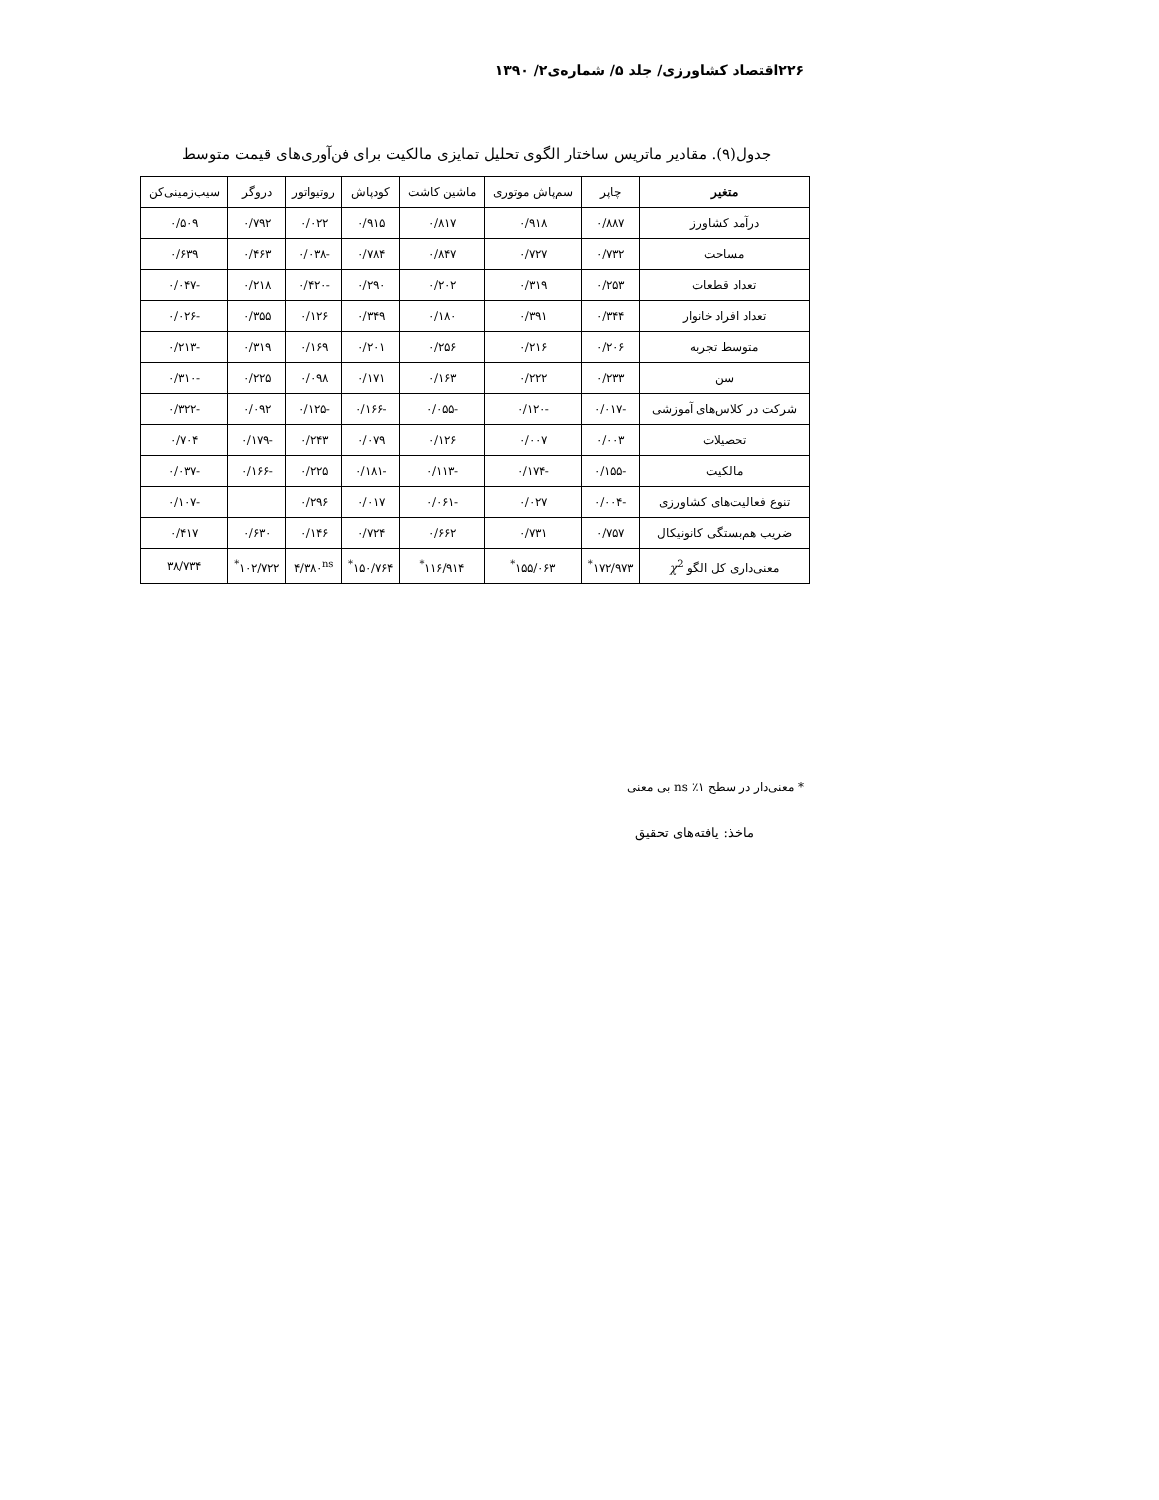۲۲۶اقتصاد کشاورزی/ جلد ۵/ شماره‌ی۲/ ۱۳۹۰
جدول(۹). مقادیر ماتریس ساختار الگوی تحلیل تمایزی مالکیت برای فن‌آوری‌های قیمت متوسط
| متغیر | چاپر | سم‌پاش موتوری | ماشین کاشت | کودپاش | روتیواتور | دروگر | سیب‌زمینی‌کن |
| --- | --- | --- | --- | --- | --- | --- | --- |
| درآمد کشاورز | ۰/۸۸۷ | ۰/۹۱۸ | ۰/۸۱۷ | ۰/۹۱۵ | ۰/۰۲۲ | ۰/۷۹۲ | ۰/۵۰۹ |
| مساحت | ۰/۷۳۲ | ۰/۷۲۷ | ۰/۸۴۷ | ۰/۷۸۴ | -۰/۰۳۸ | ۰/۴۶۳ | ۰/۶۳۹ |
| تعداد قطعات | ۰/۲۵۳ | ۰/۳۱۹ | ۰/۲۰۲ | ۰/۲۹۰ | -۰/۴۲۰ | ۰/۲۱۸ | -۰/۰۴۷ |
| تعداد افراد خانوار | ۰/۳۴۴ | ۰/۳۹۱ | ۰/۱۸۰ | ۰/۳۴۹ | ۰/۱۲۶ | ۰/۳۵۵ | -۰/۰۲۶ |
| متوسط تجربه | ۰/۲۰۶ | ۰/۲۱۶ | ۰/۲۵۶ | ۰/۲۰۱ | ۰/۱۶۹ | ۰/۳۱۹ | -۰/۲۱۳ |
| سن | ۰/۲۳۳ | ۰/۲۲۲ | ۰/۱۶۳ | ۰/۱۷۱ | ۰/۰۹۸ | ۰/۲۲۵ | -۰/۳۱۰ |
| شرکت در کلاس‌های آموزشی | -۰/۰۱۷ | -۰/۱۲۰ | -۰/۰۵۵ | -۰/۱۶۶ | -۰/۱۲۵ | ۰/۰۹۲ | -۰/۳۲۲ |
| تحصیلات | ۰/۰۰۳ | ۰/۰۰۷ | ۰/۱۲۶ | ۰/۰۷۹ | ۰/۲۴۳ | -۰/۱۷۹ | ۰/۷۰۴ |
| مالکیت | -۰/۱۵۵ | -۰/۱۷۴ | -۰/۱۱۳ | -۰/۱۸۱ | ۰/۲۲۵ | -۰/۱۶۶ | -۰/۰۳۷ |
| تنوع فعالیت‌های کشاورزی | -۰/۰۰۴ | ۰/۰۲۷ | -۰/۰۶۱ | ۰/۰۱۷ | ۰/۲۹۶ | | -۰/۱۰۷ |
| ضریب هم‌بستگی کانونیکال | ۰/۷۵۷ | ۰/۷۳۱ | ۰/۶۶۲ | ۰/۷۲۴ | ۰/۱۴۶ | ۰/۶۳۰ | ۰/۴۱۷ |
| معنی‌داری کل الگو χ<sup>2</sup> | ۱۷۲/۹۷۳<sup>*</sup> | ۱۵۵/۰۶۳<sup>*</sup> | ۱۱۶/۹۱۴<sup>*</sup> | ۱۵۰/۷۶۴<sup>*</sup> | ۴/۳۸۰<sup>ns</sup> | ۱۰۲/۷۲۲<sup>*</sup> | ۳۸/۷۳۴ |
* معنی‌دار در سطح ۱٪ ns بی معنی
ماخذ: یافته‌های تحقیق